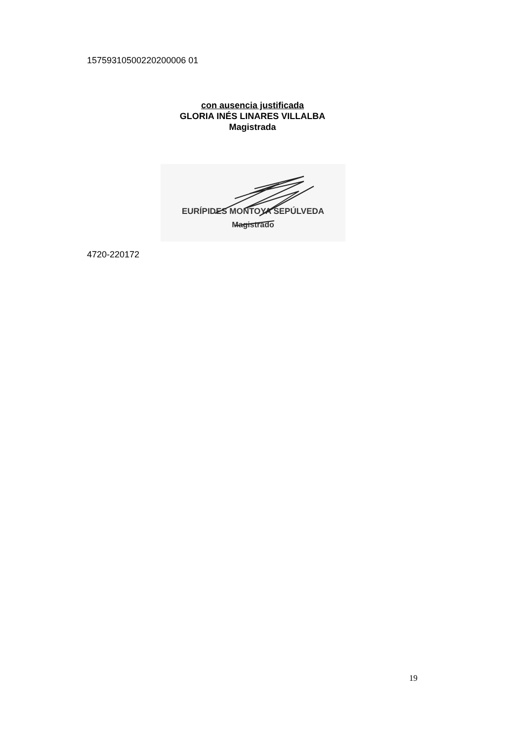15759310500220200006 01
con ausencia justificada
GLORIA INÉS LINARES VILLALBA
Magistrada
EURÍPIDES MONTOYA SEPÚLVEDA
Magistrado
4720-220172
19